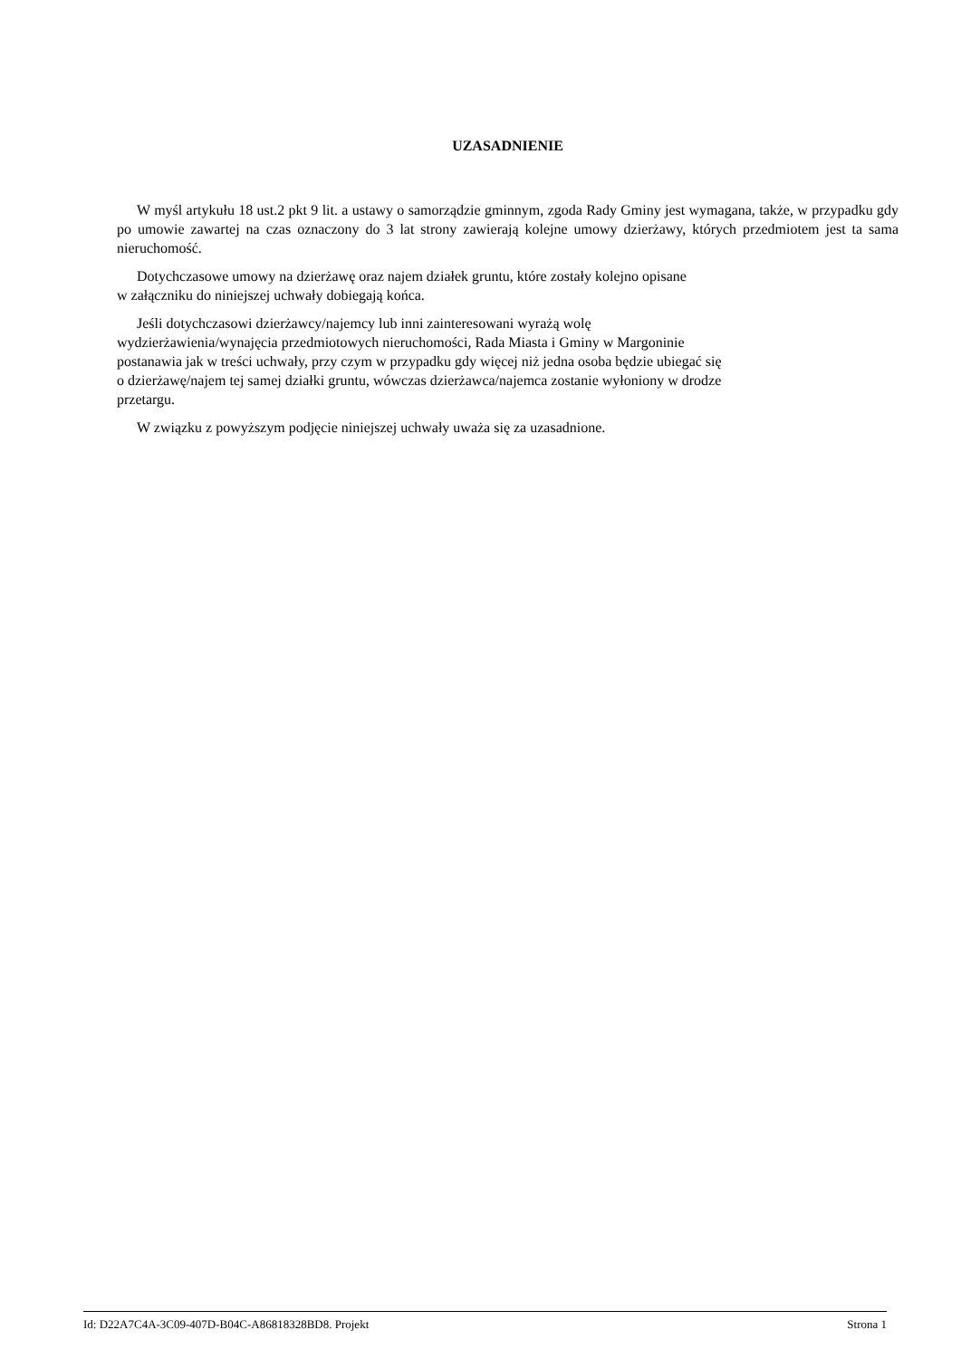UZASADNIENIE
W myśl artykułu 18 ust.2 pkt 9 lit. a ustawy o samorządzie gminnym, zgoda Rady Gminy jest wymagana, także, w przypadku gdy po umowie zawartej na czas oznaczony do 3 lat strony zawierają kolejne umowy dzierżawy, których przedmiotem jest ta sama nieruchomość.
Dotychczasowe umowy na dzierżawę oraz najem działek gruntu, które zostały kolejno opisane
w załączniku do niniejszej uchwały dobiegają końca.
Jeśli dotychczasowi dzierżawcy/najemcy lub inni zainteresowani wyrażą wolę
wydzierżawienia/wynajęcia przedmiotowych nieruchomości, Rada Miasta i Gminy w Margoninie
postanawia jak w treści uchwały, przy czym w przypadku gdy więcej niż jedna osoba będzie ubiegać się
o dzierżawę/najem tej samej działki gruntu, wówczas dzierżawca/najemca zostanie wyłoniony w drodze
przetargu.
W związku z powyższym podjęcie niniejszej uchwały uważa się za uzasadnione.
Id: D22A7C4A-3C09-407D-B04C-A86818328BD8. Projekt Strona 1